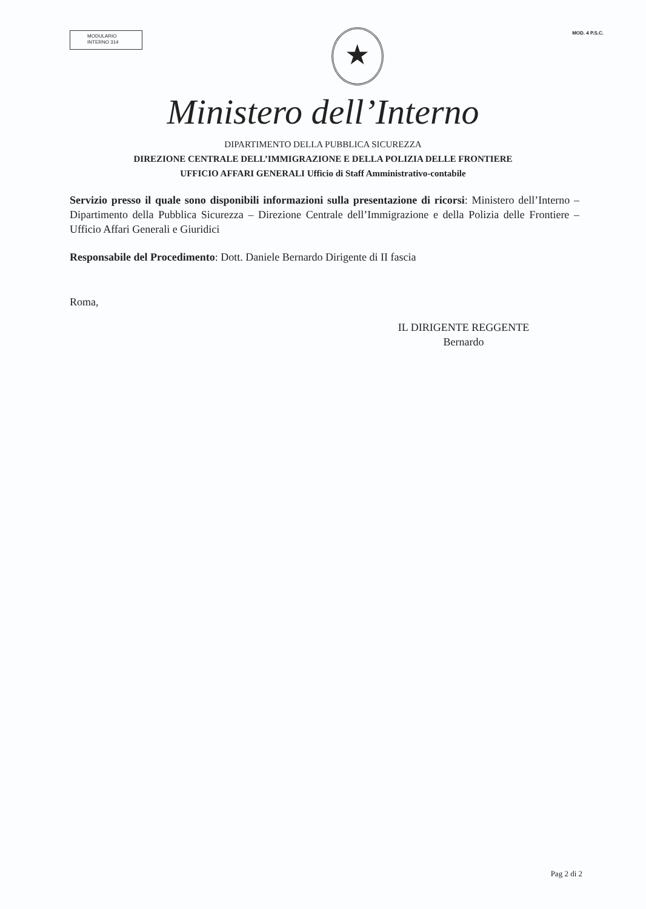MODULARIO
INTERNO 314
★
MOD. 4 P.S.C.
Ministero dell’Interno
DIPARTIMENTO DELLA PUBBLICA SICUREZZA
DIREZIONE CENTRALE DELL’IMMIGRAZIONE E DELLA POLIZIA DELLE FRONTIERE
UFFICIO AFFARI GENERALI Ufficio di Staff Amministrativo-contabile
Servizio presso il quale sono disponibili informazioni sulla presentazione di ricorsi: Ministero dell’Interno – Dipartimento della Pubblica Sicurezza – Direzione Centrale dell’Immigrazione e della Polizia delle Frontiere – Ufficio Affari Generali e Giuridici
Responsabile del Procedimento: Dott. Daniele Bernardo Dirigente di II fascia
Roma,
IL DIRIGENTE REGGENTE
Bernardo
Pag 2 di 2